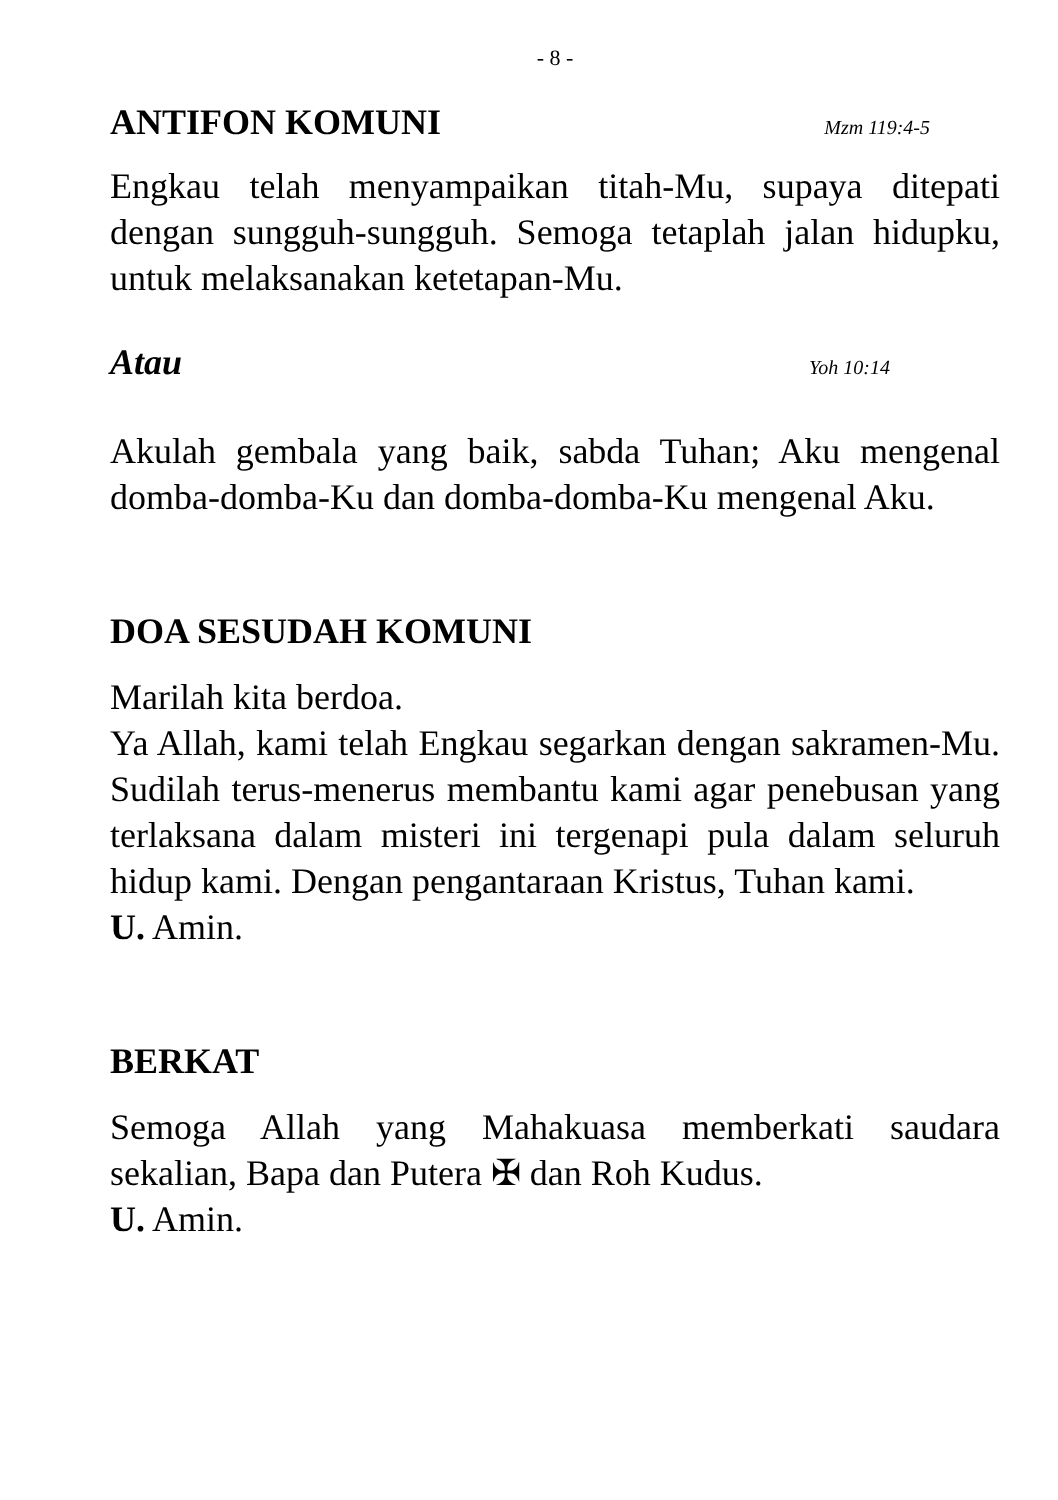- 8 -
ANTIFON KOMUNI Mzm 119:4-5
Engkau telah menyampaikan titah-Mu, supaya ditepati dengan sungguh-sungguh. Semoga tetaplah jalan hidupku, untuk melaksanakan ketetapan-Mu.
Atau Yoh 10:14
Akulah gembala yang baik, sabda Tuhan; Aku mengenal domba-domba-Ku dan domba-domba-Ku mengenal Aku.
DOA SESUDAH KOMUNI
Marilah kita berdoa.
Ya Allah, kami telah Engkau segarkan dengan sakramen-Mu. Sudilah terus-menerus membantu kami agar penebusan yang terlaksana dalam misteri ini tergenapi pula dalam seluruh hidup kami. Dengan pengantaraan Kristus, Tuhan kami.
U. Amin.
BERKAT
Semoga Allah yang Mahakuasa memberkati saudara sekalian, Bapa dan Putera ✠ dan Roh Kudus.
U. Amin.